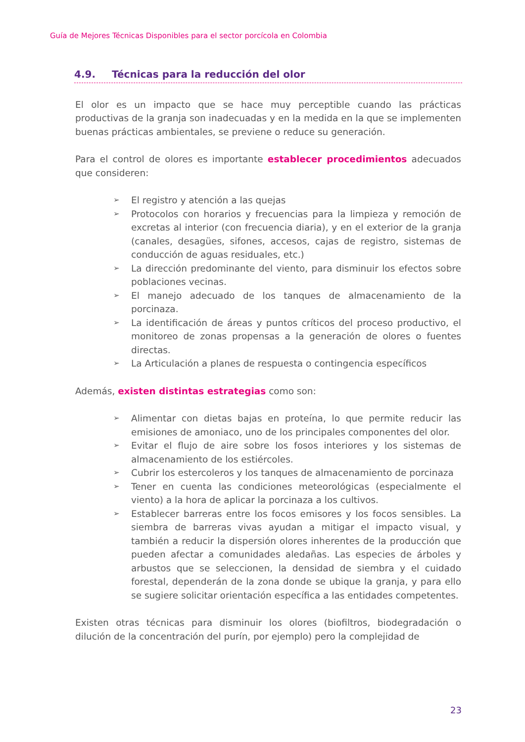Guía de Mejores Técnicas Disponibles para el sector porcícola en Colombia
4.9. Técnicas para la reducción del olor
El olor es un impacto que se hace muy perceptible cuando las prácticas productivas de la granja son inadecuadas y en la medida en la que se implementen buenas prácticas ambientales, se previene o reduce su generación.
Para el control de olores es importante establecer procedimientos adecuados que consideren:
➢ El registro y atención a las quejas
➢ Protocolos con horarios y frecuencias para la limpieza y remoción de excretas al interior (con frecuencia diaria), y en el exterior de la granja (canales, desagües, sifones, accesos, cajas de registro, sistemas de conducción de aguas residuales, etc.)
➢ La dirección predominante del viento, para disminuir los efectos sobre poblaciones vecinas.
➢ El manejo adecuado de los tanques de almacenamiento de la porcinaza.
➢ La identificación de áreas y puntos críticos del proceso productivo, el monitoreo de zonas propensas a la generación de olores o fuentes directas.
➢ La Articulación a planes de respuesta o contingencia específicos
Además, existen distintas estrategias como son:
➢ Alimentar con dietas bajas en proteína, lo que permite reducir las emisiones de amoniaco, uno de los principales componentes del olor.
➢ Evitar el flujo de aire sobre los fosos interiores y los sistemas de almacenamiento de los estiércoles.
➢ Cubrir los estercoleros y los tanques de almacenamiento de porcinaza
➢ Tener en cuenta las condiciones meteorológicas (especialmente el viento) a la hora de aplicar la porcinaza a los cultivos.
➢ Establecer barreras entre los focos emisores y los focos sensibles. La siembra de barreras vivas ayudan a mitigar el impacto visual, y también a reducir la dispersión olores inherentes de la producción que pueden afectar a comunidades aledañas. Las especies de árboles y arbustos que se seleccionen, la densidad de siembra y el cuidado forestal, dependerán de la zona donde se ubique la granja, y para ello se sugiere solicitar orientación específica a las entidades competentes.
Existen otras técnicas para disminuir los olores (biofiltros, biodegradación o dilución de la concentración del purín, por ejemplo) pero la complejidad de
23